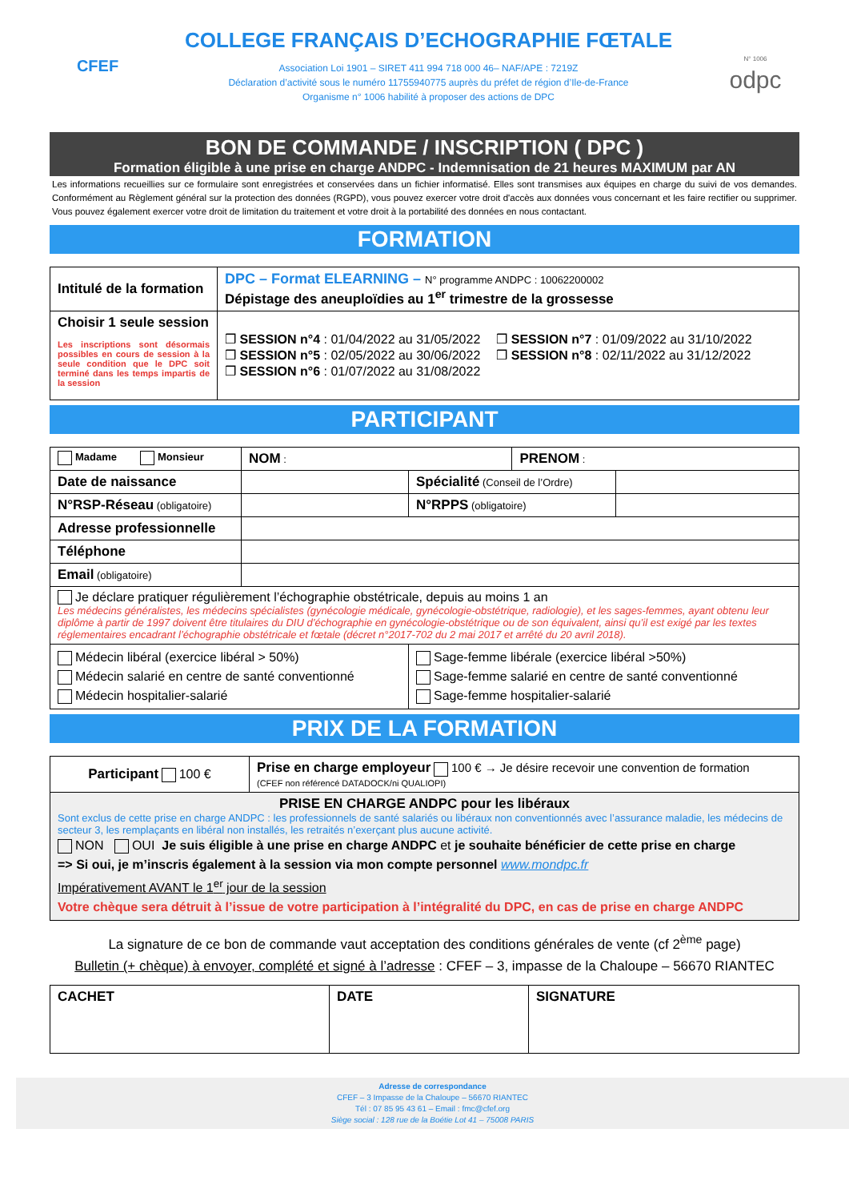CFEF
COLLEGE FRANÇAIS D’ECHOGRAPHIE FŒTALE
Association Loi 1901 – SIRET 411 994 718 000 46– NAF/APE : 7219Z
Déclaration d’activité sous le numéro 11755940775 auprès du préfet de région d’Ile-de-France
Organisme n° 1006 habilité à proposer des actions de DPC
N° 1006
odpc
BON DE COMMANDE / INSCRIPTION ( DPC )
Formation éligible à une prise en charge ANDPC - Indemnisation de 21 heures MAXIMUM par AN
Les informations recueillies sur ce formulaire sont enregistrées et conservées dans un fichier informatisé. Elles sont transmises aux équipes en charge du suivi de vos demandes. Conformément au Règlement général sur la protection des données (RGPD), vous pouvez exercer votre droit d'accès aux données vous concernant et les faire rectifier ou supprimer. Vous pouvez également exercer votre droit de limitation du traitement et votre droit à la portabilité des données en nous contactant.
FORMATION
| Intitulé de la formation | DPC – Format ELEARNING – N° programme ANDPC : 10062200002 Dépistage des aneuploïdies au 1<sup>er</sup> trimestre de la grossesse |
| Choisir 1 seule session Les inscriptions sont désormais possibles en cours de session à la seule condition que le DPC soit terminé dans les temps impartis de la session | ❒ SESSION n°4 : 01/04/2022 au 31/05/2022 ❒ SESSION n°5 : 02/05/2022 au 30/06/2022 ❒ SESSION n°6 : 01/07/2022 au 31/08/2022 ❒ SESSION n°7 : 01/09/2022 au 31/10/2022 ❒ SESSION n°8 : 02/11/2022 au 31/12/2022 |
PARTICIPANT
| Madame Monsieur | NOM : | | PRENOM : | |
| Date de naissance | | Spécialité (Conseil de l’Ordre) | | |
| N°RSP-Réseau (obligatoire) | | N°RPPS (obligatoire) | | |
| Adresse professionnelle | | | | |
| Téléphone | | | | |
| Email (obligatoire) | | | | |
| Je déclare pratiquer régulièrement l’échographie obstétricale, depuis au moins 1 an Les médecins généralistes, les médecins spécialistes (gynécologie médicale, gynécologie-obstétrique, radiologie), et les sages-femmes, ayant obtenu leur diplôme à partir de 1997 doivent être titulaires du DIU d’échographie en gynécologie-obstétrique ou de son équivalent, ainsi qu’il est exigé par les textes réglementaires encadrant l’échographie obstétricale et fœtale (décret n°2017-702 du 2 mai 2017 et arrêté du 20 avril 2018). | | | | |
| Médecin libéral (exercice libéral > 50%) Médecin salarié en centre de santé conventionné Médecin hospitalier-salarié | | Sage-femme libérale (exercice libéral >50%) Sage-femme salarié en centre de santé conventionné Sage-femme hospitalier-salarié | | |
PRIX DE LA FORMATION
| Participant 100 € | Prise en charge employeur 100 € → Je désire recevoir une convention de formation (CFEF non référencé DATADOCK/ni QUALIOPI) |
| PRISE EN CHARGE ANDPC pour les libéraux Sont exclus de cette prise en charge ANDPC : les professionnels de santé salariés ou libéraux non conventionnés avec l’assurance maladie, les médecins de secteur 3, les remplaçants en libéral non installés, les retraités n’exerçant plus aucune activité. NON OUI Je suis éligible à une prise en charge ANDPC et je souhaite bénéficier de cette prise en charge => Si oui, je m’inscris également à la session via mon compte personnel www.mondpc.fr Impérativement AVANT le 1<sup>er</sup> jour de la session Votre chèque sera détruit à l’issue de votre participation à l’intégralité du DPC, en cas de prise en charge ANDPC | |
La signature de ce bon de commande vaut acceptation des conditions générales de vente (cf 2<sup>ème</sup> page)
Bulletin (+ chèque) à envoyer, complété et signé à l’adresse : CFEF – 3, impasse de la Chaloupe – 56670 RIANTEC
| CACHET | DATE | SIGNATURE |
Adresse de correspondance
CFEF – 3 Impasse de la Chaloupe – 56670 RIANTEC
Tél : 07 85 95 43 61 – Email : fmc@cfef.org
Siège social : 128 rue de la Boétie Lot 41 – 75008 PARIS